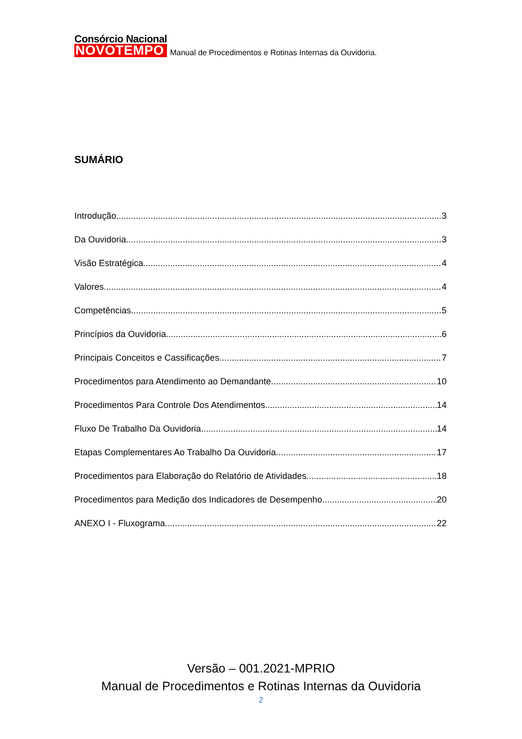Consórcio Nacional
NOVOTEMPO
Manual de Procedimentos e Rotinas Internas da Ouvidoria.
SUMÁRIO
Introdução 3
Da Ouvidoria 3
Visão Estratégica 4
Valores 4
Competências 5
Princípios da Ouvidoria 6
Principais Conceitos e Cassificações 7
Procedimentos para Atendimento ao Demandante 10
Procedimentos Para Controle Dos Atendimentos 14
Fluxo De Trabalho Da Ouvidoria 14
Etapas Complementares Ao Trabalho Da Ouvidoria 17
Procedimentos para Elaboração do Relatório de Atividades 18
Procedimentos para Medição dos Indicadores de Desempenho 20
ANEXO I - Fluxograma 22
Versão – 001.2021-MPRIO
Manual de Procedimentos e Rotinas Internas da Ouvidoria
2